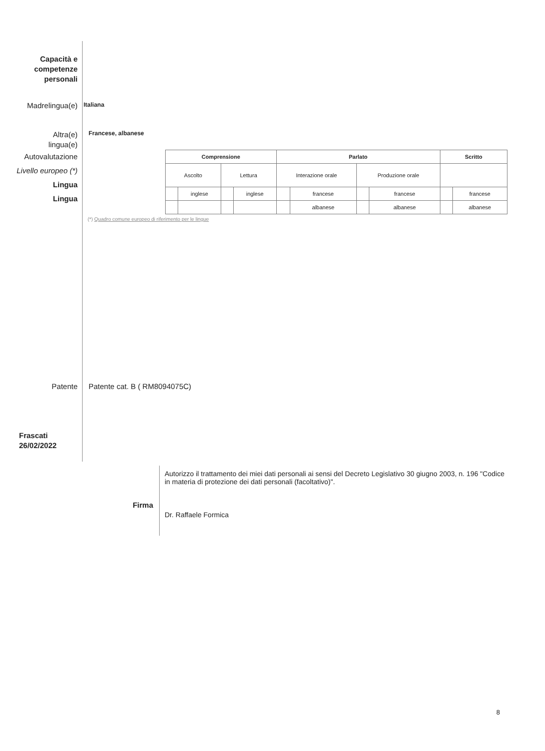Capacità e
competenze
personali
Madrelingua(e)
Italiana
Altra(e)
lingua(e)
Francese, albanese
Autovalutazione
Livello europeo (*)
Lingua
Lingua
| Comprensione | | | | Parlato | | | | Scritto | |
| --- | --- | --- | --- | --- | --- | --- | --- | --- | --- |
| Ascolto | | Lettura | | Interazione orale | | Produzione orale | | | |
| | inglese | | inglese | | francese | | francese | | francese |
| | | | | | albanese | | albanese | | albanese |
(*) Quadro comune europeo di riferimento per le lingue
Patente Patente cat. B ( RM8094075C)
Frascati
26/02/2022
Firma
Autorizzo il trattamento dei miei dati personali ai sensi del Decreto Legislativo 30 giugno 2003, n. 196 "Codice in materia di protezione dei dati personali (facoltativo)".
Dr. Raffaele Formica
8